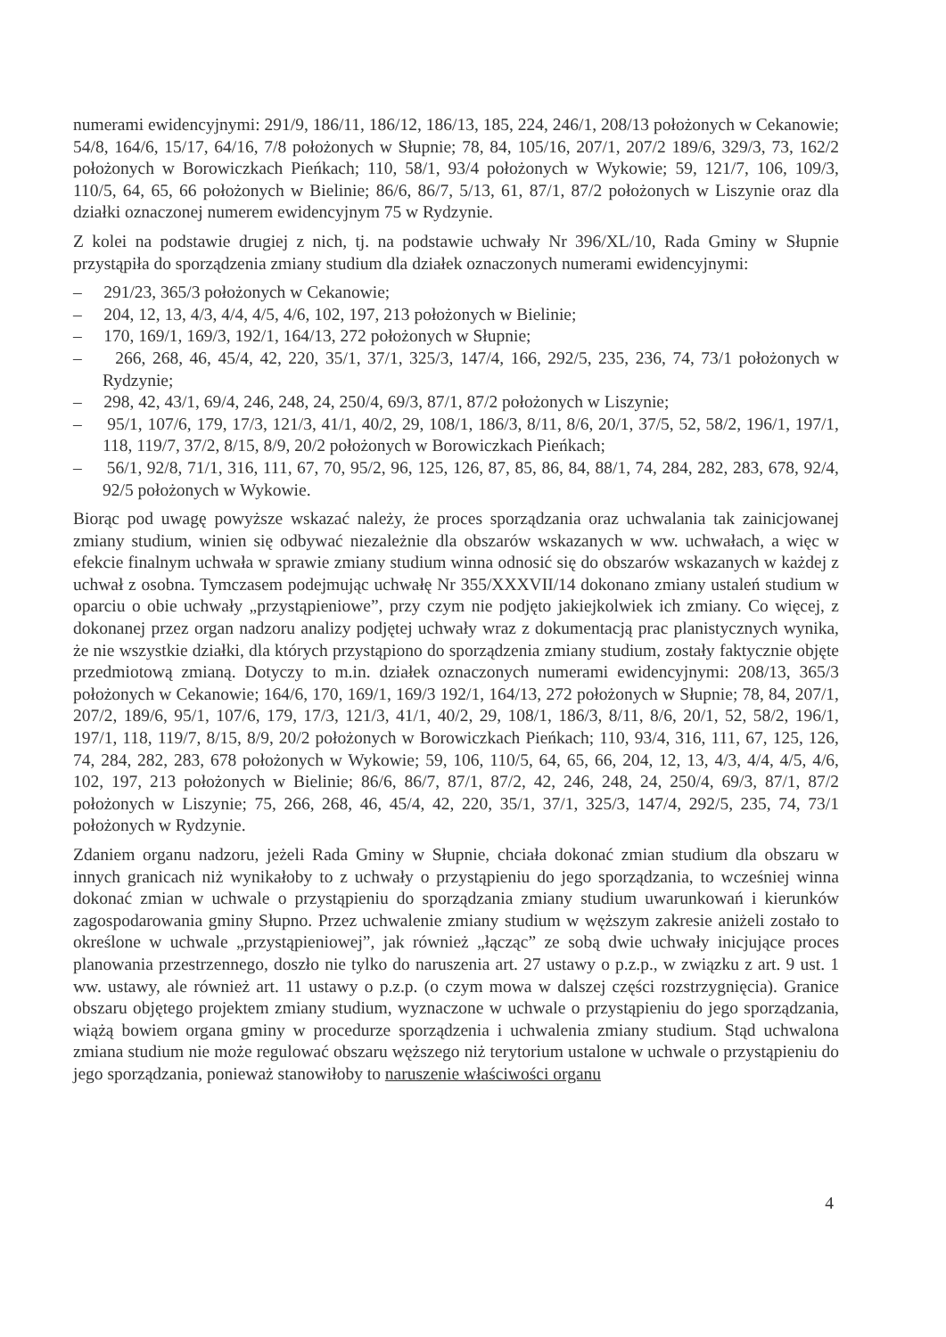numerami ewidencyjnymi: 291/9, 186/11, 186/12, 186/13, 185, 224, 246/1, 208/13 położonych w Cekanowie; 54/8, 164/6, 15/17, 64/16, 7/8 położonych w Słupnie; 78, 84, 105/16, 207/1, 207/2 189/6, 329/3, 73, 162/2 położonych w Borowiczkach Pieńkach; 110, 58/1, 93/4 położonych w Wykowie; 59, 121/7, 106, 109/3, 110/5, 64, 65, 66 położonych w Bielinie; 86/6, 86/7, 5/13, 61, 87/1, 87/2 położonych w Liszynie oraz dla działki oznaczonej numerem ewidencyjnym 75 w Rydzynie.
Z kolei na podstawie drugiej z nich, tj. na podstawie uchwały Nr 396/XL/10, Rada Gminy w Słupnie przystąpiła do sporządzenia zmiany studium dla działek oznaczonych numerami ewidencyjnymi:
– 291/23, 365/3 położonych w Cekanowie;
– 204, 12, 13, 4/3, 4/4, 4/5, 4/6, 102, 197, 213 położonych w Bielinie;
– 170, 169/1, 169/3, 192/1, 164/13, 272 położonych w Słupnie;
– 266, 268, 46, 45/4, 42, 220, 35/1, 37/1, 325/3, 147/4, 166, 292/5, 235, 236, 74, 73/1 położonych w Rydzynie;
– 298, 42, 43/1, 69/4, 246, 248, 24, 250/4, 69/3, 87/1, 87/2 położonych w Liszynie;
– 95/1, 107/6, 179, 17/3, 121/3, 41/1, 40/2, 29, 108/1, 186/3, 8/11, 8/6, 20/1, 37/5, 52, 58/2, 196/1, 197/1, 118, 119/7, 37/2, 8/15, 8/9, 20/2 położonych w Borowiczkach Pieńkach;
– 56/1, 92/8, 71/1, 316, 111, 67, 70, 95/2, 96, 125, 126, 87, 85, 86, 84, 88/1, 74, 284, 282, 283, 678, 92/4, 92/5 położonych w Wykowie.
Biorąc pod uwagę powyższe wskazać należy, że proces sporządzania oraz uchwalania tak zainicjowanej zmiany studium, winien się odbywać niezależnie dla obszarów wskazanych w ww. uchwałach, a więc w efekcie finalnym uchwała w sprawie zmiany studium winna odnosić się do obszarów wskazanych w każdej z uchwał z osobna. Tymczasem podejmując uchwałę Nr 355/XXXVII/14 dokonano zmiany ustaleń studium w oparciu o obie uchwały „przystąpieniowe”, przy czym nie podjęto jakiejkolwiek ich zmiany. Co więcej, z dokonanej przez organ nadzoru analizy podjętej uchwały wraz z dokumentacją prac planistycznych wynika, że nie wszystkie działki, dla których przystąpiono do sporządzenia zmiany studium, zostały faktycznie objęte przedmiotową zmianą. Dotyczy to m.in. działek oznaczonych numerami ewidencyjnymi: 208/13, 365/3 położonych w Cekanowie; 164/6, 170, 169/1, 169/3 192/1, 164/13, 272 położonych w Słupnie; 78, 84, 207/1, 207/2, 189/6, 95/1, 107/6, 179, 17/3, 121/3, 41/1, 40/2, 29, 108/1, 186/3, 8/11, 8/6, 20/1, 52, 58/2, 196/1, 197/1, 118, 119/7, 8/15, 8/9, 20/2 położonych w Borowiczkach Pieńkach; 110, 93/4, 316, 111, 67, 125, 126, 74, 284, 282, 283, 678 położonych w Wykowie; 59, 106, 110/5, 64, 65, 66, 204, 12, 13, 4/3, 4/4, 4/5, 4/6, 102, 197, 213 położonych w Bielinie; 86/6, 86/7, 87/1, 87/2, 42, 246, 248, 24, 250/4, 69/3, 87/1, 87/2 położonych w Liszynie; 75, 266, 268, 46, 45/4, 42, 220, 35/1, 37/1, 325/3, 147/4, 292/5, 235, 74, 73/1 położonych w Rydzynie.
Zdaniem organu nadzoru, jeżeli Rada Gminy w Słupnie, chciała dokonać zmian studium dla obszaru w innych granicach niż wynikałoby to z uchwały o przystąpieniu do jego sporządzania, to wcześniej winna dokonać zmian w uchwale o przystąpieniu do sporządzania zmiany studium uwarunkowań i kierunków zagospodarowania gminy Słupno. Przez uchwalenie zmiany studium w węższym zakresie aniżeli zostało to określone w uchwale „przystąpieniowej”, jak również „łącząc” ze sobą dwie uchwały inicjujące proces planowania przestrzennego, doszło nie tylko do naruszenia art. 27 ustawy o p.z.p., w związku z art. 9 ust. 1 ww. ustawy, ale również art. 11 ustawy o p.z.p. (o czym mowa w dalszej części rozstrzygnięcia). Granice obszaru objętego projektem zmiany studium, wyznaczone w uchwale o przystąpieniu do jego sporządzania, wiążą bowiem organa gminy w procedurze sporządzenia i uchwalenia zmiany studium. Stąd uchwalona zmiana studium nie może regulować obszaru węższego niż terytorium ustalone w uchwale o przystąpieniu do jego sporządzania, ponieważ stanowiłoby to naruszenie właściwości organu
4